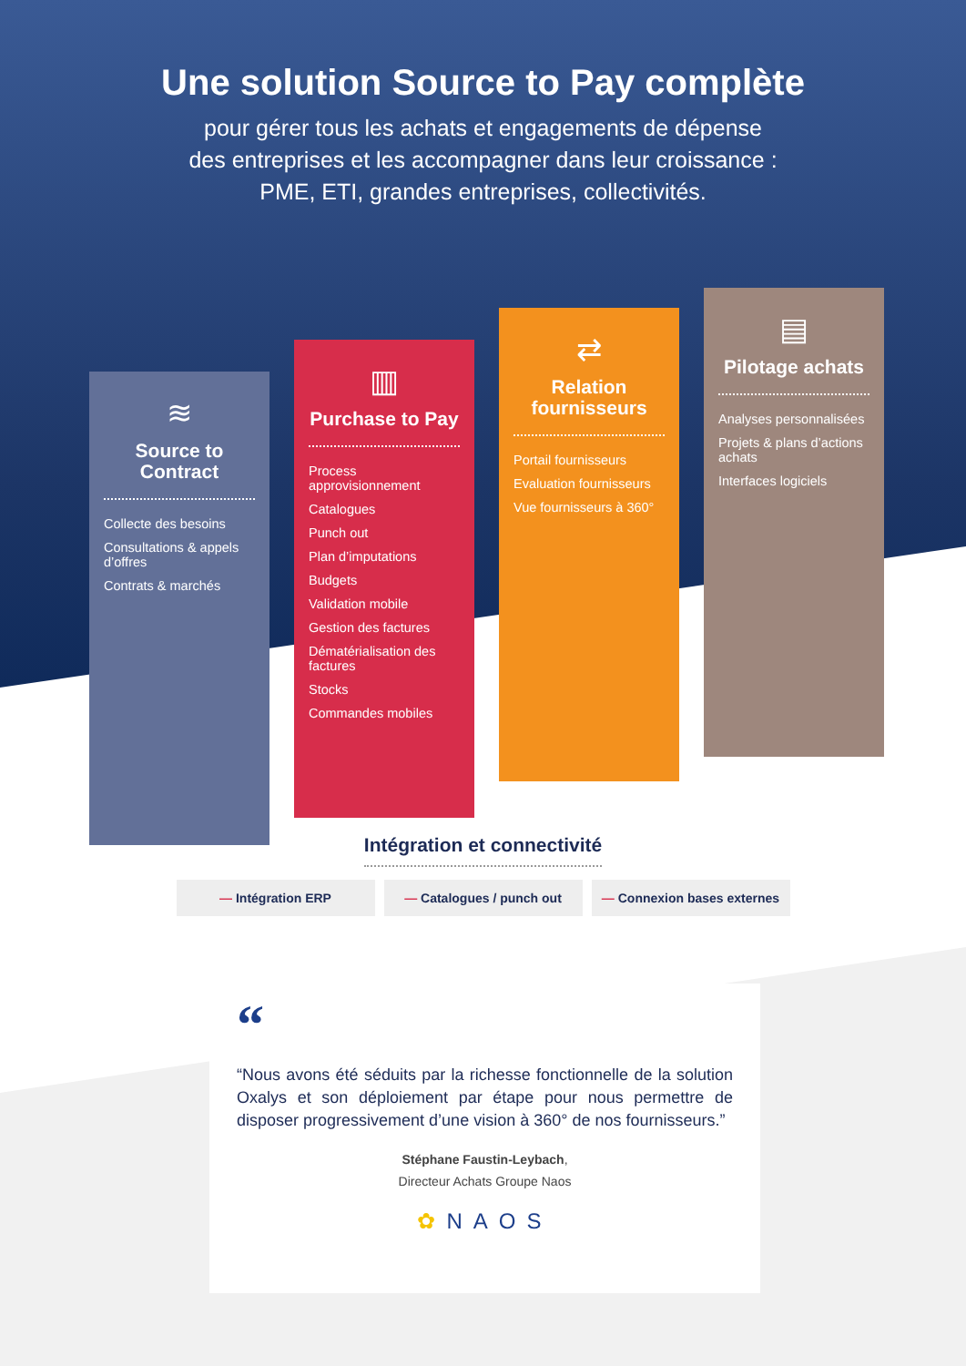Une solution Source to Pay complète
pour gérer tous les achats et engagements de dépense
des entreprises et les accompagner dans leur croissance :
PME, ETI, grandes entreprises, collectivités.
≋
Source to Contract
Collecte des besoins
Consultations & appels d’offres
Contrats & marchés
▥
Purchase to Pay
Process approvisionnement
Catalogues
Punch out
Plan d’imputations
Budgets
Validation mobile
Gestion des factures
Dématérialisation des factures
Stocks
Commandes mobiles
⇄
Relation fournisseurs
Portail fournisseurs
Evaluation fournisseurs
Vue fournisseurs à 360°
▤
Pilotage achats
Analyses personnalisées
Projets & plans d’actions achats
Interfaces logiciels
Intégration et connectivité
— Intégration ERP — Catalogues / punch out — Connexion bases externes
“
“Nous avons été séduits par la richesse fonctionnelle de la solution Oxalys et son déploiement par étape pour nous permettre de disposer progressivement d’une vision à 360° de nos fournisseurs.”
Stéphane Faustin-Leybach,
Directeur Achats Groupe Naos
✿NAOS